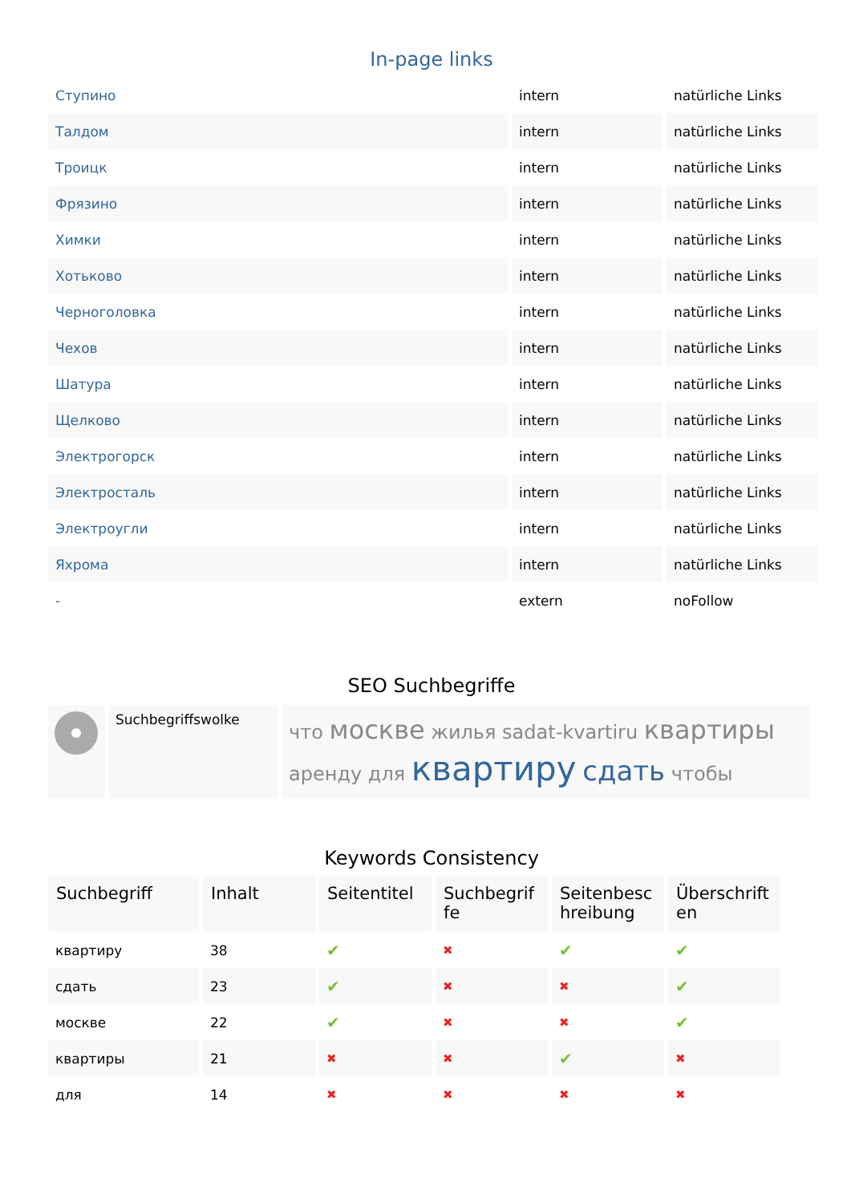In-page links
| Ступино | intern | natürliche Links |
| Талдом | intern | natürliche Links |
| Троицк | intern | natürliche Links |
| Фрязино | intern | natürliche Links |
| Химки | intern | natürliche Links |
| Хотьково | intern | natürliche Links |
| Черноголовка | intern | natürliche Links |
| Чехов | intern | natürliche Links |
| Шатура | intern | natürliche Links |
| Щелково | intern | natürliche Links |
| Электрогорск | intern | natürliche Links |
| Электросталь | intern | natürliche Links |
| Электроугли | intern | natürliche Links |
| Яхрома | intern | natürliche Links |
| - | extern | noFollow |
SEO Suchbegriffe
| | Suchbegriffswolke | что москве жилья sadat-kvartiru квартиры аренду для квартиру сдать чтобы |
Keywords Consistency
| Suchbegriff | Inhalt | Seitentitel | Suchbegrif fe | Seitenbesc hreibung | Überschrift en |
| --- | --- | --- | --- | --- | --- |
| квартиру | 38 | ✔ | ✖ | ✔ | ✔ |
| сдать | 23 | ✔ | ✖ | ✖ | ✔ |
| москве | 22 | ✔ | ✖ | ✖ | ✔ |
| квартиры | 21 | ✖ | ✖ | ✔ | ✖ |
| для | 14 | ✖ | ✖ | ✖ | ✖ |